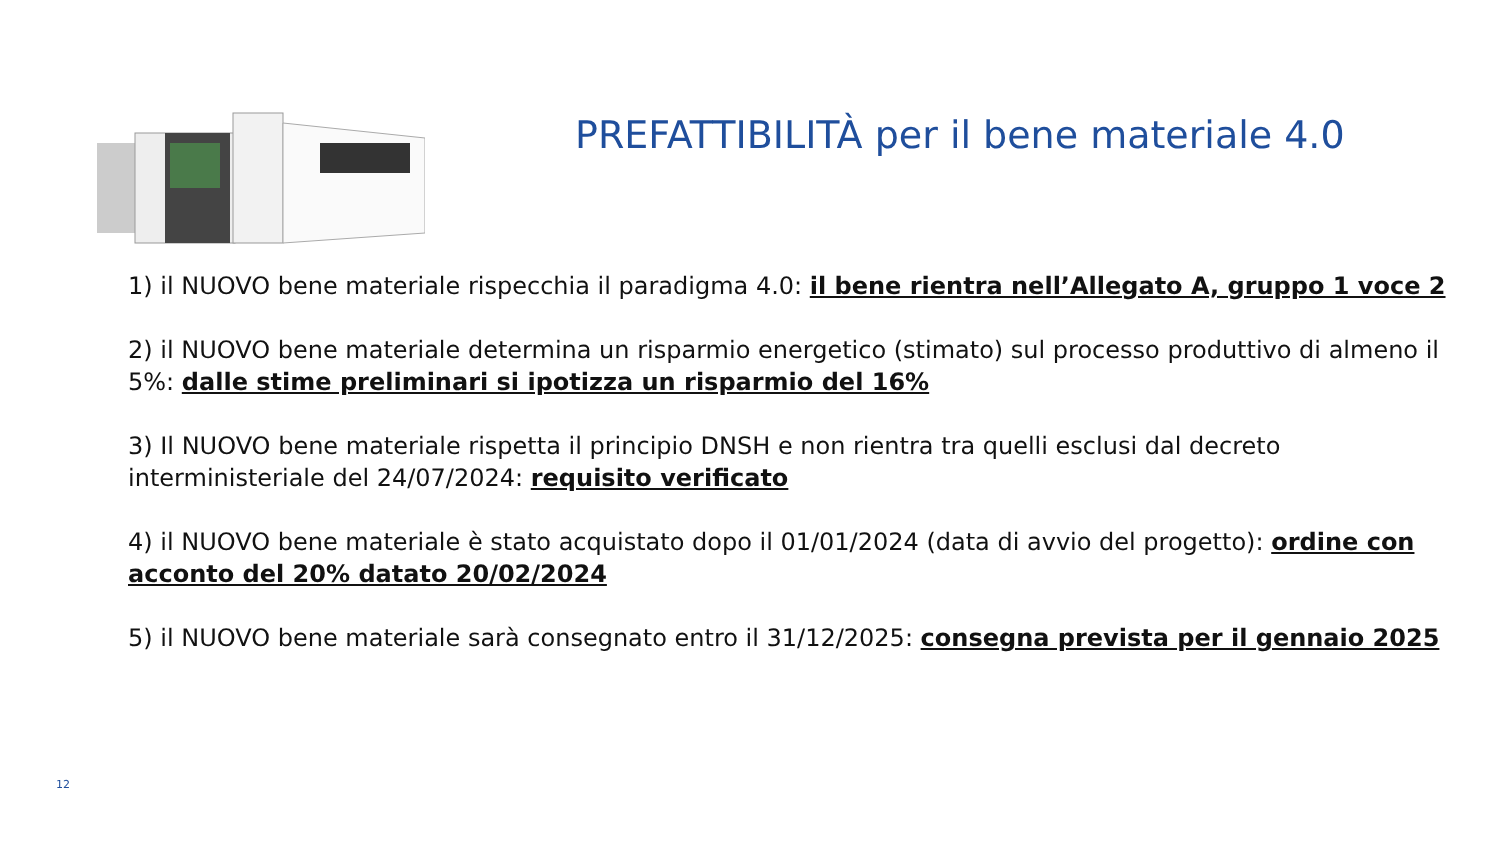PREFATTIBILITÀ per il bene materiale 4.0
1) il NUOVO bene materiale rispecchia il paradigma 4.0: il bene rientra nell’Allegato A, gruppo 1 voce 2
2) il NUOVO bene materiale determina un risparmio energetico (stimato) sul processo produttivo di almeno il 5%: dalle stime preliminari si ipotizza un risparmio del 16%
3) Il NUOVO bene materiale rispetta il principio DNSH e non rientra tra quelli esclusi dal decreto interministeriale del 24/07/2024: requisito verificato
4) il NUOVO bene materiale è stato acquistato dopo il 01/01/2024 (data di avvio del progetto): ordine con acconto del 20% datato 20/02/2024
5) il NUOVO bene materiale sarà consegnato entro il 31/12/2025: consegna prevista per il gennaio 2025
12